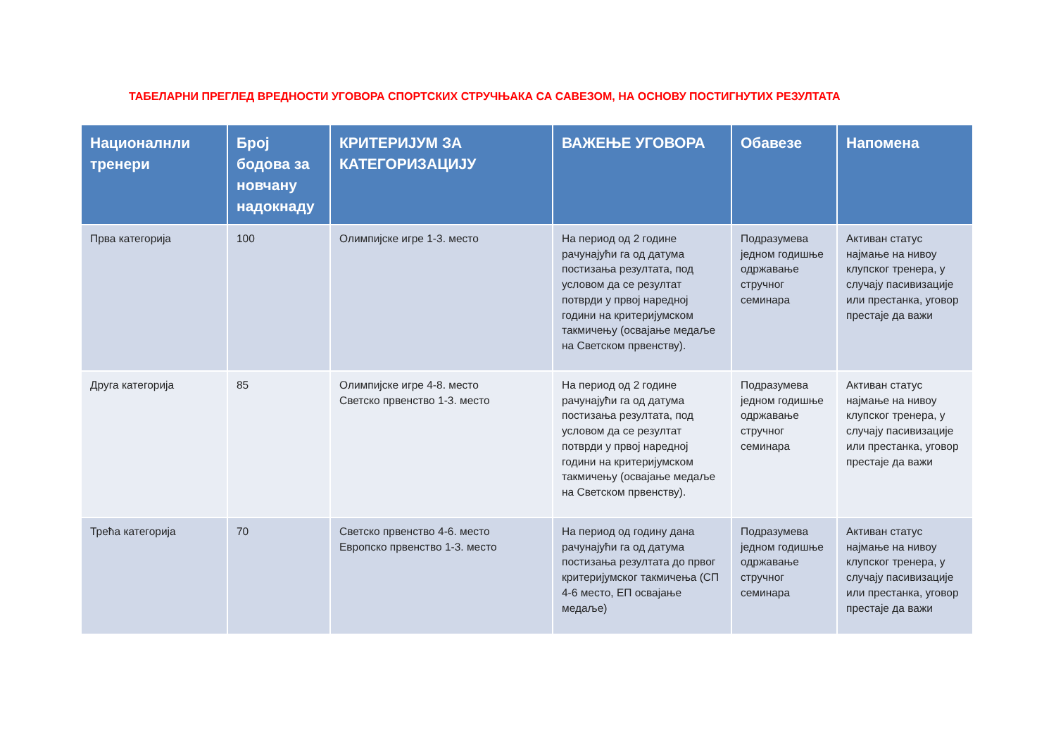ТАБЕЛАРНИ ПРЕГЛЕД ВРЕДНОСТИ УГОВОРА СПОРТСКИХ СТРУЧЊАКА СА САВЕЗОМ, НА ОСНОВУ ПОСТИГНУТИХ РЕЗУЛТАТА
| Националнли тренери | Број бодова за новчану надокнаду | КРИТЕРИЈУМ ЗА КАТЕГОРИЗАЦИЈУ | ВАЖЕЊЕ УГОВОРА | Обавезе | Напомена |
| --- | --- | --- | --- | --- | --- |
| Прва категорија | 100 | Олимпијске игре 1-3. место | На период од 2 године рачунајући га од датума постизања резултата, под условом да се резултат потврди у првој наредној години на критеријумском такмичењу (освајање медаље на Светском првенству). | Подразумева једном годишње одржавање стручног семинара | Активан статус најмање на нивоу клупског тренера, у случају пасивизације или престанка, уговор престаје да важи |
| Друга категорија | 85 | Олимпијске игре 4-8. место Светско првенство 1-3. место | На период од 2 године рачунајући га од датума постизања резултата, под условом да се резултат потврди у првој наредној години на критеријумском такмичењу (освајање медаље на Светском првенству). | Подразумева једном годишње одржавање стручног семинара | Активан статус најмање на нивоу клупског тренера, у случају пасивизације или престанка, уговор престаје да важи |
| Трећа категорија | 70 | Светско првенство 4-6. место Европско првенство 1-3. место | На период од годину дана рачунајући га од датума постизања резултата до првог критеријумског такмичења (СП 4-6 место, ЕП освајање медаље) | Подразумева једном годишње одржавање стручног семинара | Активан статус најмање на нивоу клупског тренера, у случају пасивизације или престанка, уговор престаје да важи |